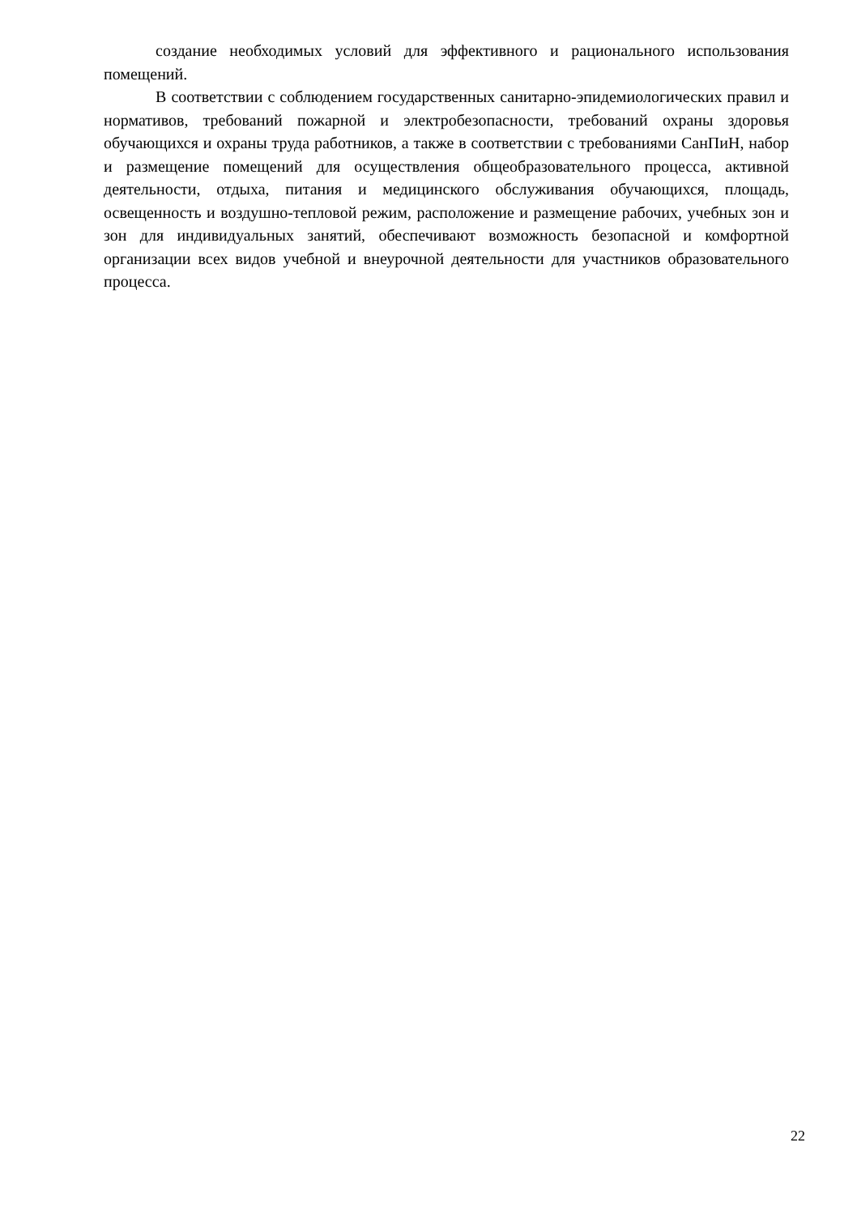создание необходимых условий для эффективного и рационального использования помещений.
В соответствии с соблюдением государственных санитарно-эпидемиологических правил и нормативов, требований пожарной и электробезопасности, требований охраны здоровья обучающихся и охраны труда работников, а также в соответствии с требованиями СанПиН, набор и размещение помещений для осуществления общеобразовательного процесса, активной деятельности, отдыха, питания и медицинского обслуживания обучающихся, площадь, освещенность и воздушно-тепловой режим, расположение и размещение рабочих, учебных зон и зон для индивидуальных занятий, обеспечивают возможность безопасной и комфортной организации всех видов учебной и внеурочной деятельности для участников образовательного процесса.
22